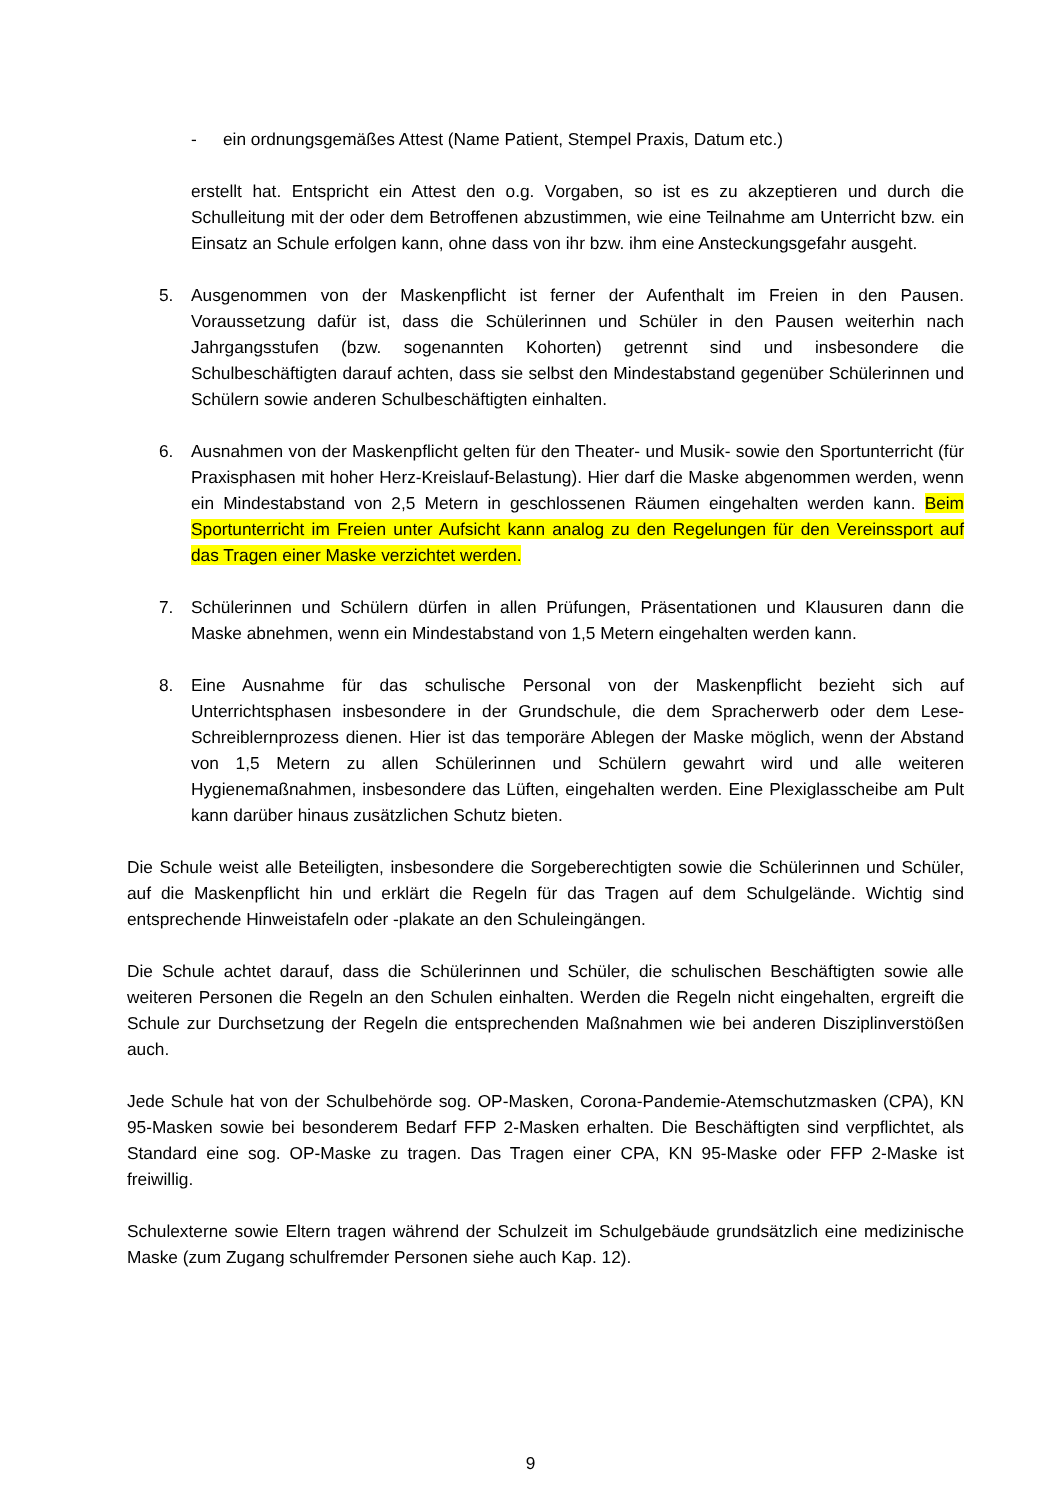- ein ordnungsgemäßes Attest (Name Patient, Stempel Praxis, Datum etc.)
erstellt hat. Entspricht ein Attest den o.g. Vorgaben, so ist es zu akzeptieren und durch die Schulleitung mit der oder dem Betroffenen abzustimmen, wie eine Teilnahme am Unterricht bzw. ein Einsatz an Schule erfolgen kann, ohne dass von ihr bzw. ihm eine Ansteckungsgefahr ausgeht.
5. Ausgenommen von der Maskenpflicht ist ferner der Aufenthalt im Freien in den Pausen. Voraussetzung dafür ist, dass die Schülerinnen und Schüler in den Pausen weiterhin nach Jahrgangsstufen (bzw. sogenannten Kohorten) getrennt sind und insbesondere die Schulbeschäftigten darauf achten, dass sie selbst den Mindestabstand gegenüber Schülerinnen und Schülern sowie anderen Schulbeschäftigten einhalten.
6. Ausnahmen von der Maskenpflicht gelten für den Theater- und Musik- sowie den Sportunterricht (für Praxisphasen mit hoher Herz-Kreislauf-Belastung). Hier darf die Maske abgenommen werden, wenn ein Mindestabstand von 2,5 Metern in geschlossenen Räumen eingehalten werden kann. Beim Sportunterricht im Freien unter Aufsicht kann analog zu den Regelungen für den Vereinssport auf das Tragen einer Maske verzichtet werden.
7. Schülerinnen und Schülern dürfen in allen Prüfungen, Präsentationen und Klausuren dann die Maske abnehmen, wenn ein Mindestabstand von 1,5 Metern eingehalten werden kann.
8. Eine Ausnahme für das schulische Personal von der Maskenpflicht bezieht sich auf Unterrichtsphasen insbesondere in der Grundschule, die dem Spracherwerb oder dem Lese-Schreiblernprozess dienen. Hier ist das temporäre Ablegen der Maske möglich, wenn der Abstand von 1,5 Metern zu allen Schülerinnen und Schülern gewahrt wird und alle weiteren Hygienemaßnahmen, insbesondere das Lüften, eingehalten werden. Eine Plexiglasscheibe am Pult kann darüber hinaus zusätzlichen Schutz bieten.
Die Schule weist alle Beteiligten, insbesondere die Sorgeberechtigten sowie die Schülerinnen und Schüler, auf die Maskenpflicht hin und erklärt die Regeln für das Tragen auf dem Schulgelände. Wichtig sind entsprechende Hinweistafeln oder -plakate an den Schuleingängen.
Die Schule achtet darauf, dass die Schülerinnen und Schüler, die schulischen Beschäftigten sowie alle weiteren Personen die Regeln an den Schulen einhalten. Werden die Regeln nicht eingehalten, ergreift die Schule zur Durchsetzung der Regeln die entsprechenden Maßnahmen wie bei anderen Disziplinverstößen auch.
Jede Schule hat von der Schulbehörde sog. OP-Masken, Corona-Pandemie-Atemschutzmasken (CPA), KN 95-Masken sowie bei besonderem Bedarf FFP 2-Masken erhalten. Die Beschäftigten sind verpflichtet, als Standard eine sog. OP-Maske zu tragen. Das Tragen einer CPA, KN 95-Maske oder FFP 2-Maske ist freiwillig.
Schulexterne sowie Eltern tragen während der Schulzeit im Schulgebäude grundsätzlich eine medizinische Maske (zum Zugang schulfremder Personen siehe auch Kap. 12).
9